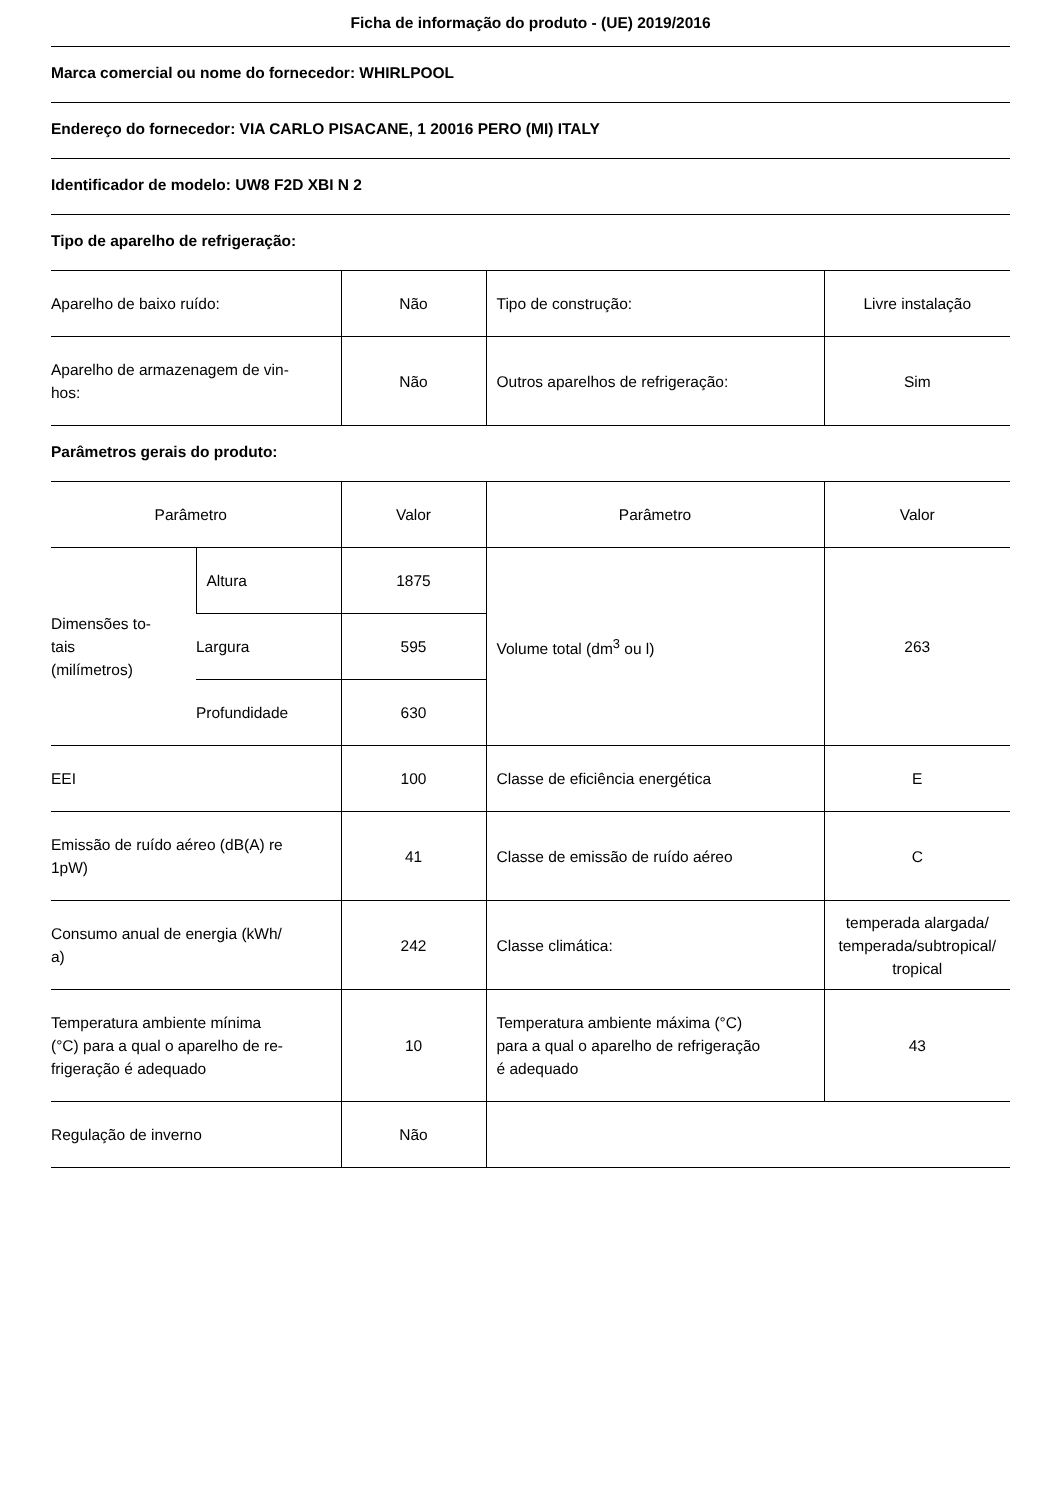Ficha de informação do produto - (UE) 2019/2016
Marca comercial ou nome do fornecedor: WHIRLPOOL
Endereço do fornecedor: VIA CARLO PISACANE, 1 20016 PERO (MI) ITALY
Identificador de modelo: UW8 F2D XBI N 2
Tipo de aparelho de refrigeração:
| Aparelho de baixo ruído: | Não | Tipo de construção: | Livre instalação |
| Aparelho de armazenagem de vin- hos: | Não | Outros aparelhos de refrigeração: | Sim |
Parâmetros gerais do produto:
| Parâmetro | | Valor | Parâmetro | Valor |
| Dimensões to- tais (milímetros) | Altura | 1875 | Volume total (dm<sup>3</sup> ou l) | 263 |
| | Largura | 595 | | |
| | Profundidade | 630 | | |
| EEI | | 100 | Classe de eficiência energética | E |
| Emissão de ruído aéreo (dB(A) re 1pW) | | 41 | Classe de emissão de ruído aéreo | C |
| Consumo anual de energia (kWh/ a) | | 242 | Classe climática: | temperada alargada/ temperada/subtropical/ tropical |
| Temperatura ambiente mínima (°C) para a qual o aparelho de re- frigeração é adequado | | 10 | Temperatura ambiente máxima (°C) para a qual o aparelho de refrigeração é adequado | 43 |
| Regulação de inverno | | Não | | |